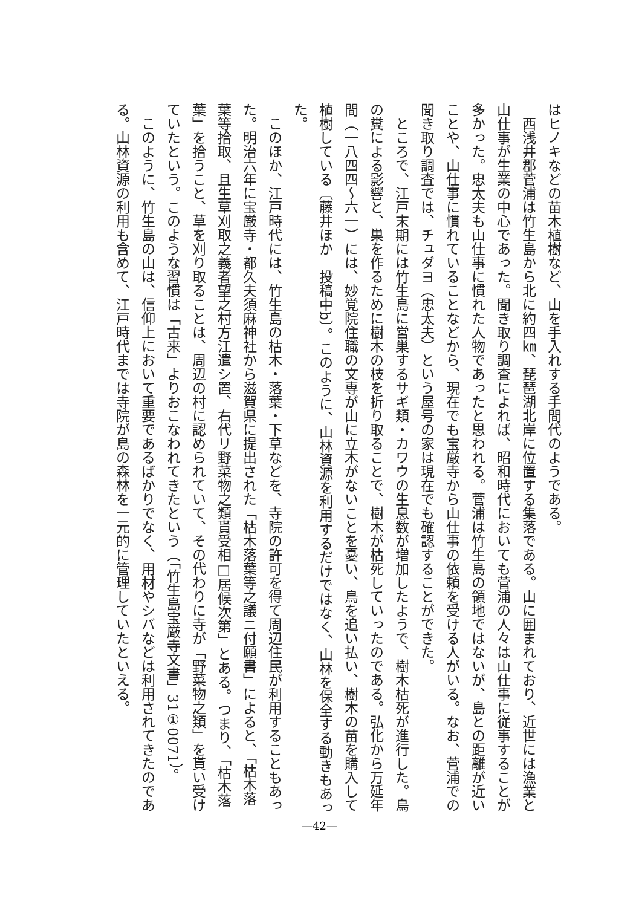はヒノキなどの苗木植樹など、山を手入れする手間代のようである。
　西浅井郡菅浦は竹生島から北に約四㎞、琵琶湖北岸に位置する集落である。山に囲まれており、近世には漁業と山仕事が生業の中心であった。聞き取り調査によれば、昭和時代においても菅浦の人々は山仕事に従事することが多かった。忠太夫も山仕事に慣れた人物であったと思われる。菅浦は竹生島の領地ではないが、島との距離が近いことや、山仕事に慣れていることなどから、現在でも宝厳寺から山仕事の依頼を受ける人がいる。なお、菅浦での聞き取り調査では、チュダヨ（忠太夫）という屋号の家は現在でも確認することができた。
　ところで、江戸末期には竹生島に営巣するサギ類・カワウの生息数が増加したようで、樹木枯死が進行した。鳥の糞による影響と、巣を作るために樹木の枝を折り取ることで、樹木が枯死していったのである。弘化から万延年間（一八四四〜六一）には、妙覚院住職の文専が山に立木がないことを憂い、鳥を追い払い、樹木の苗を購入して植樹している〔藤井ほか　投稿中b〕。このように、山林資源を利用するだけではなく、山林を保全する動きもあった。
　このほか、江戸時代には、竹生島の枯木・落葉・下草などを、寺院の許可を得て周辺住民が利用することもあった。明治六年に宝厳寺・都久夫須麻神社から滋賀県に提出された「枯木落葉等之議ニ付願書」によると、「枯木落葉等拾取、且生草刈取之義者望之村方江遣シ置、右代リ野菜物之類貰受相□居候次第」とある。つまり、「枯木落葉」を拾うこと、草を刈り取ることは、周辺の村に認められていて、その代わりに寺が「野菜物之類」を貰い受けていたという。このような習慣は「古来」よりおこなわれてきたという（「竹生島宝厳寺文書」31①0071）。
　このように、竹生島の山は、信仰上において重要であるばかりでなく、用材やシバなどは利用されてきたのである。山林資源の利用も含めて、江戸時代までは寺院が島の森林を一元的に管理していたといえる。
—42—